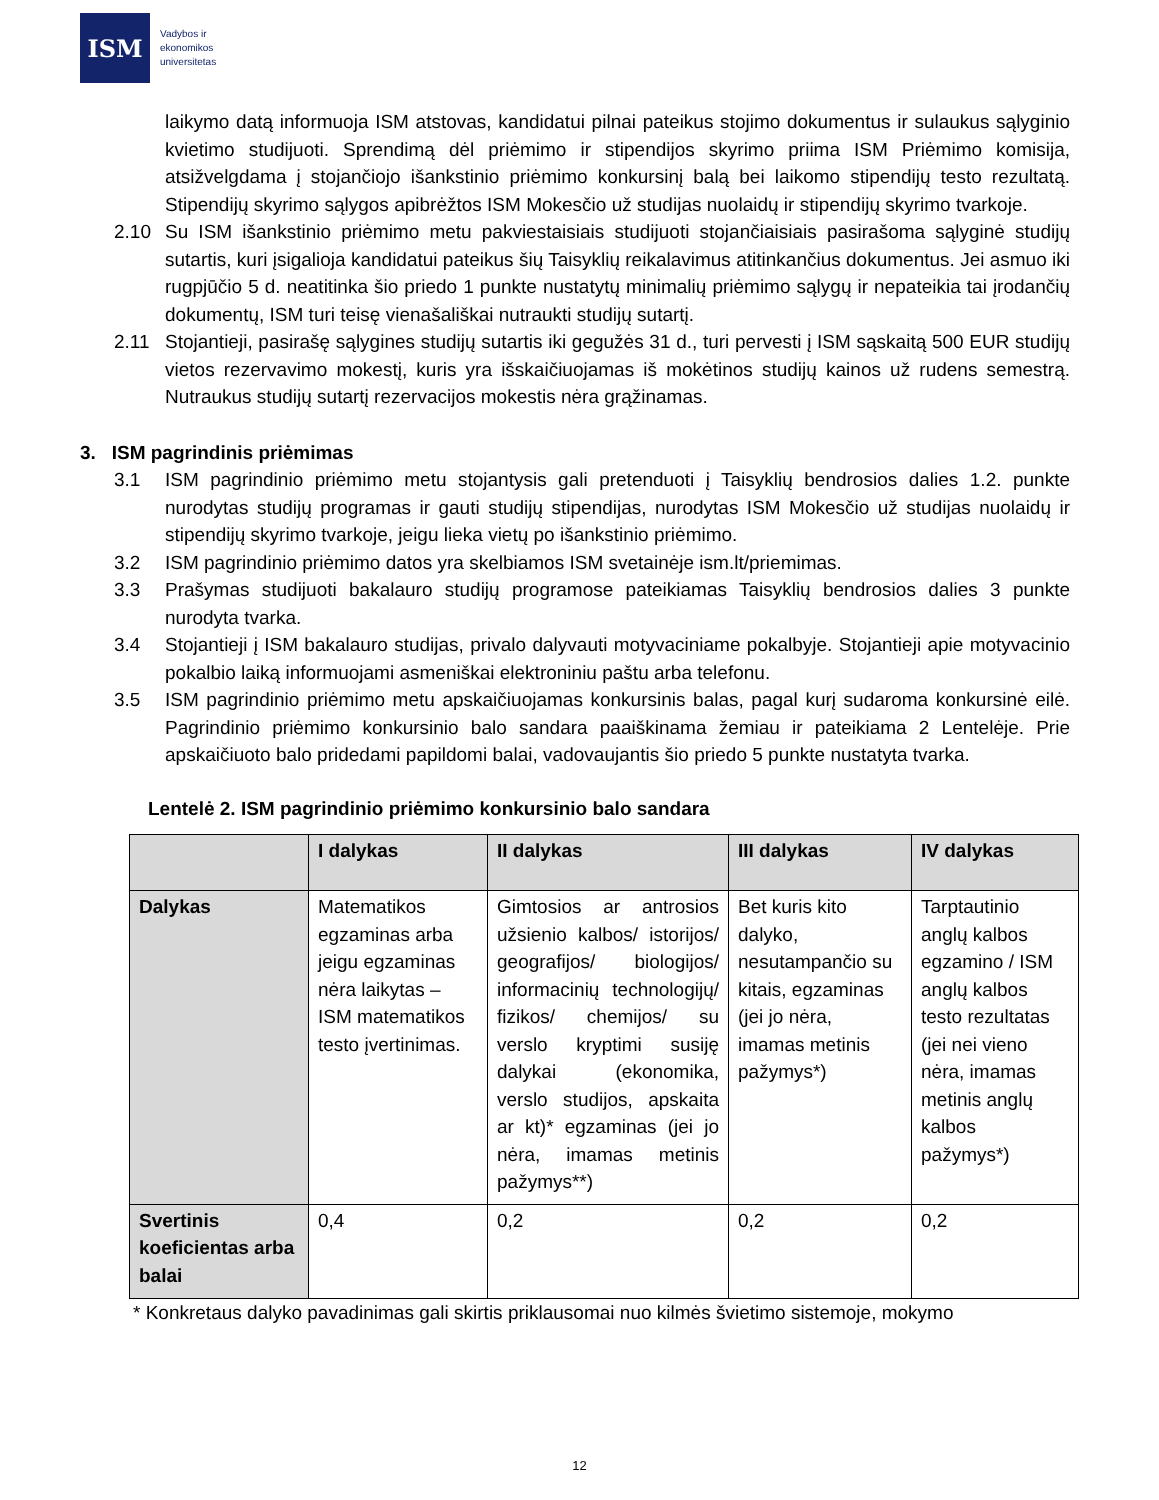ISM
Vadybos ir
ekonomikos
universitetas
laikymo datą informuoja ISM atstovas, kandidatui pilnai pateikus stojimo dokumentus ir sulaukus sąlyginio kvietimo studijuoti. Sprendimą dėl priėmimo ir stipendijos skyrimo priima ISM Priėmimo komisija, atsižvelgdama į stojančiojo išankstinio priėmimo konkursinį balą bei laikomo stipendijų testo rezultatą. Stipendijų skyrimo sąlygos apibrėžtos ISM Mokesčio už studijas nuolaidų ir stipendijų skyrimo tvarkoje.
2.10 Su ISM išankstinio priėmimo metu pakviestaisiais studijuoti stojančiaisiais pasirašoma sąlyginė studijų sutartis, kuri įsigalioja kandidatui pateikus šių Taisyklių reikalavimus atitinkančius dokumentus. Jei asmuo iki rugpjūčio 5 d. neatitinka šio priedo 1 punkte nustatytų minimalių priėmimo sąlygų ir nepateikia tai įrodančių dokumentų, ISM turi teisę vienašališkai nutraukti studijų sutartį.
2.11 Stojantieji, pasirašę sąlygines studijų sutartis iki gegužės 31 d., turi pervesti į ISM sąskaitą 500 EUR studijų vietos rezervavimo mokestį, kuris yra išskaičiuojamas iš mokėtinos studijų kainos už rudens semestrą. Nutraukus studijų sutartį rezervacijos mokestis nėra grąžinamas.
3. ISM pagrindinis priėmimas
3.1 ISM pagrindinio priėmimo metu stojantysis gali pretenduoti į Taisyklių bendrosios dalies 1.2. punkte nurodytas studijų programas ir gauti studijų stipendijas, nurodytas ISM Mokesčio už studijas nuolaidų ir stipendijų skyrimo tvarkoje, jeigu lieka vietų po išankstinio priėmimo.
3.2 ISM pagrindinio priėmimo datos yra skelbiamos ISM svetainėje ism.lt/priemimas.
3.3 Prašymas studijuoti bakalauro studijų programose pateikiamas Taisyklių bendrosios dalies 3 punkte nurodyta tvarka.
3.4 Stojantieji į ISM bakalauro studijas, privalo dalyvauti motyvaciniame pokalbyje. Stojantieji apie motyvacinio pokalbio laiką informuojami asmeniškai elektroniniu paštu arba telefonu.
3.5 ISM pagrindinio priėmimo metu apskaičiuojamas konkursinis balas, pagal kurį sudaroma konkursinė eilė. Pagrindinio priėmimo konkursinio balo sandara paaiškinama žemiau ir pateikiama 2 Lentelėje. Prie apskaičiuoto balo pridedami papildomi balai, vadovaujantis šio priedo 5 punkte nustatyta tvarka.
Lentelė 2. ISM pagrindinio priėmimo konkursinio balo sandara
| | I dalykas | II dalykas | III dalykas | IV dalykas |
| --- | --- | --- | --- | --- |
| Dalykas | Matematikos egzaminas arba jeigu egzaminas nėra laikytas – ISM matematikos testo įvertinimas. | Gimtosios ar antrosios užsienio kalbos/ istorijos/ geografijos/ biologijos/ informacinių technologijų/ fizikos/ chemijos/ su verslo kryptimi susiję dalykai (ekonomika, verslo studijos, apskaita ar kt)* egzaminas (jei jo nėra, imamas metinis pažymys**) | Bet kuris kito dalyko, nesutampančio su kitais, egzaminas (jei jo nėra, imamas metinis pažymys*) | Tarptautinio anglų kalbos egzamino / ISM anglų kalbos testo rezultatas (jei nei vieno nėra, imamas metinis anglų kalbos pažymys*) |
| Svertinis koeficientas arba balai | 0,4 | 0,2 | 0,2 | 0,2 |
* Konkretaus dalyko pavadinimas gali skirtis priklausomai nuo kilmės švietimo sistemoje, mokymo
12